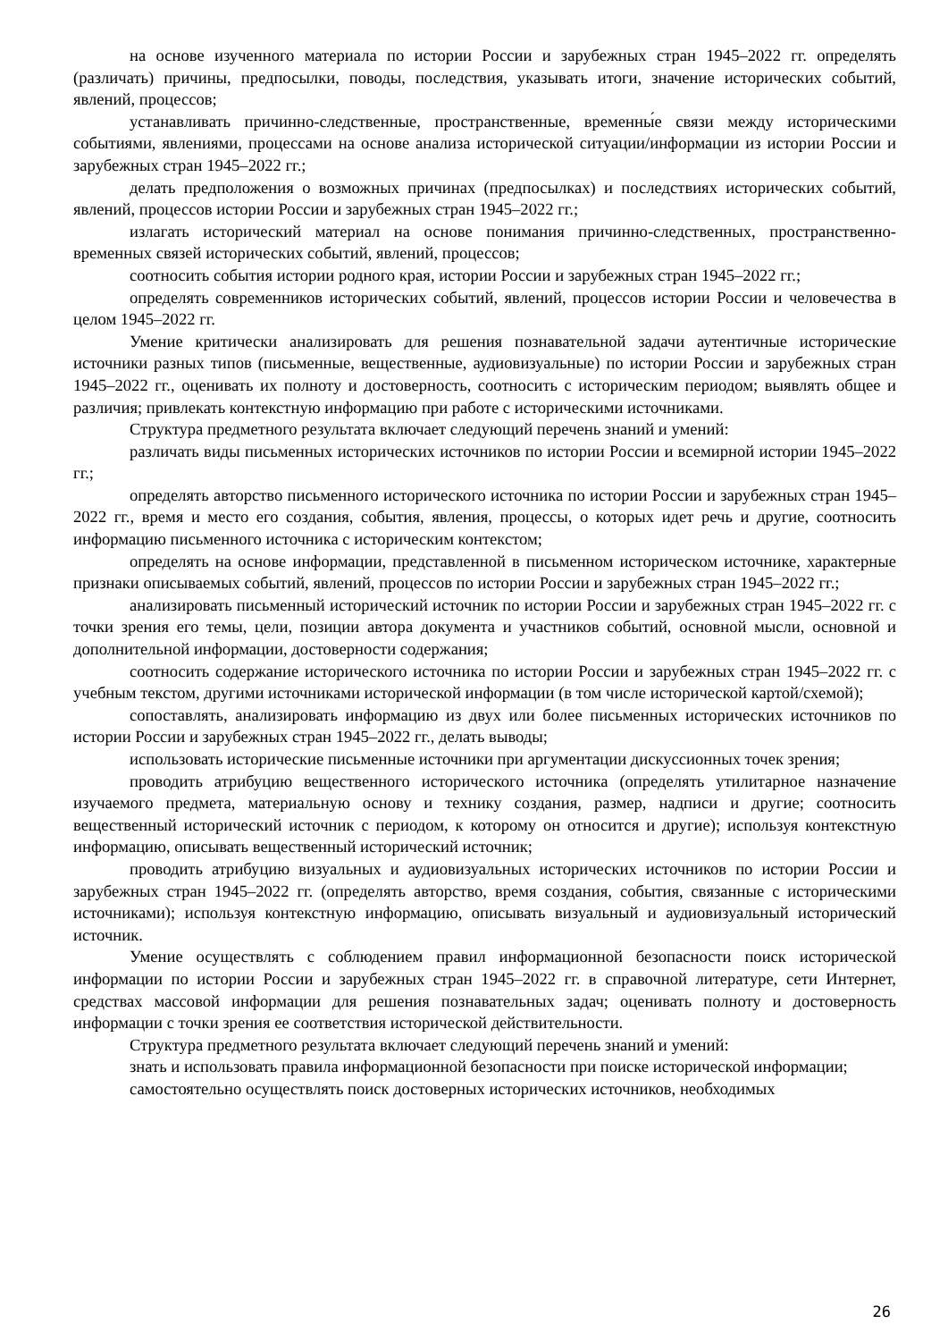на основе изученного материала по истории России и зарубежных стран 1945–2022 гг. определять (различать) причины, предпосылки, поводы, последствия, указывать итоги, значение исторических событий, явлений, процессов;
устанавливать причинно-следственные, пространственные, временны́е связи между историческими событиями, явлениями, процессами на основе анализа исторической ситуации/информации из истории России и зарубежных стран 1945–2022 гг.;
делать предположения о возможных причинах (предпосылках) и последствиях исторических событий, явлений, процессов истории России и зарубежных стран 1945–2022 гг.;
излагать исторический материал на основе понимания причинно-следственных, пространственно-временных связей исторических событий, явлений, процессов;
соотносить события истории родного края, истории России и зарубежных стран 1945–2022 гг.;
определять современников исторических событий, явлений, процессов истории России и человечества в целом 1945–2022 гг.
Умение критически анализировать для решения познавательной задачи аутентичные исторические источники разных типов (письменные, вещественные, аудиовизуальные) по истории России и зарубежных стран 1945–2022 гг., оценивать их полноту и достоверность, соотносить с историческим периодом; выявлять общее и различия; привлекать контекстную информацию при работе с историческими источниками.
Структура предметного результата включает следующий перечень знаний и умений:
различать виды письменных исторических источников по истории России и всемирной истории 1945–2022 гг.;
определять авторство письменного исторического источника по истории России и зарубежных стран 1945–2022 гг., время и место его создания, события, явления, процессы, о которых идет речь и другие, соотносить информацию письменного источника с историческим контекстом;
определять на основе информации, представленной в письменном историческом источнике, характерные признаки описываемых событий, явлений, процессов по истории России и зарубежных стран 1945–2022 гг.;
анализировать письменный исторический источник по истории России и зарубежных стран 1945–2022 гг. с точки зрения его темы, цели, позиции автора документа и участников событий, основной мысли, основной и дополнительной информации, достоверности содержания;
соотносить содержание исторического источника по истории России и зарубежных стран 1945–2022 гг. с учебным текстом, другими источниками исторической информации (в том числе исторической картой/схемой);
сопоставлять, анализировать информацию из двух или более письменных исторических источников по истории России и зарубежных стран 1945–2022 гг., делать выводы;
использовать исторические письменные источники при аргументации дискуссионных точек зрения;
проводить атрибуцию вещественного исторического источника (определять утилитарное назначение изучаемого предмета, материальную основу и технику создания, размер, надписи и другие; соотносить вещественный исторический источник с периодом, к которому он относится и другие); используя контекстную информацию, описывать вещественный исторический источник;
проводить атрибуцию визуальных и аудиовизуальных исторических источников по истории России и зарубежных стран 1945–2022 гг. (определять авторство, время создания, события, связанные с историческими источниками); используя контекстную информацию, описывать визуальный и аудиовизуальный исторический источник.
Умение осуществлять с соблюдением правил информационной безопасности поиск исторической информации по истории России и зарубежных стран 1945–2022 гг. в справочной литературе, сети Интернет, средствах массовой информации для решения познавательных задач; оценивать полноту и достоверность информации с точки зрения ее соответствия исторической действительности.
Структура предметного результата включает следующий перечень знаний и умений:
знать и использовать правила информационной безопасности при поиске исторической информации;
самостоятельно осуществлять поиск достоверных исторических источников, необходимых
26